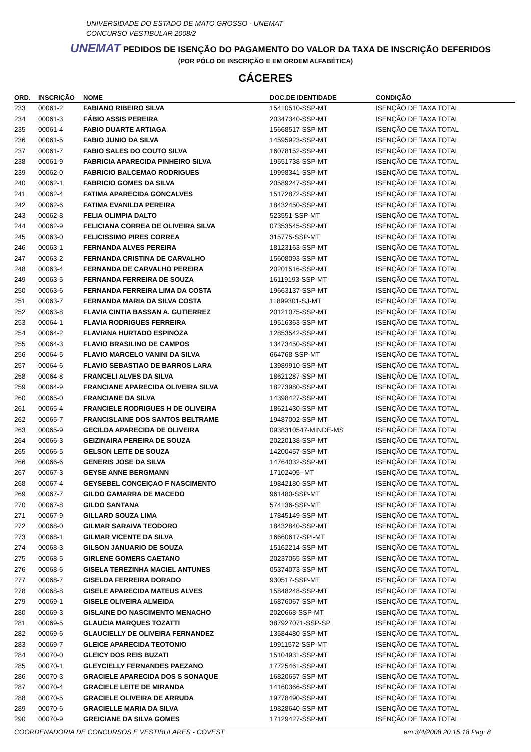UNIVERSIDADE DO ESTADO DE MATO GROSSO - UNEMAT
CONCURSO VESTIBULAR 2008/2
UNEMAT PEDIDOS DE ISENÇÃO DO PAGAMENTO DO VALOR DA TAXA DE INSCRIÇÃO DEFERIDOS
(POR PÓLO DE INSCRIÇÃO E EM ORDEM ALFABÉTICA)
CÁCERES
| ORD. | INSCRIÇÃO | NOME | DOC.DE IDENTIDADE | CONDIÇÃO |
| --- | --- | --- | --- | --- |
| 233 | 00061-2 | FABIANO RIBEIRO SILVA | 15410510-SSP-MT | ISENÇÃO DE TAXA TOTAL |
| 234 | 00061-3 | FÁBIO ASSIS PEREIRA | 20347340-SSP-MT | ISENÇÃO DE TAXA TOTAL |
| 235 | 00061-4 | FABIO DUARTE ARTIAGA | 15668517-SSP-MT | ISENÇÃO DE TAXA TOTAL |
| 236 | 00061-5 | FABIO JUNIO DA SILVA | 14595923-SSP-MT | ISENÇÃO DE TAXA TOTAL |
| 237 | 00061-7 | FABIO SALES DO COUTO SILVA | 16078152-SSP-MT | ISENÇÃO DE TAXA TOTAL |
| 238 | 00061-9 | FABRICIA APARECIDA PINHEIRO SILVA | 19551738-SSP-MT | ISENÇÃO DE TAXA TOTAL |
| 239 | 00062-0 | FABRICIO BALCEMAO RODRIGUES | 19998341-SSP-MT | ISENÇÃO DE TAXA TOTAL |
| 240 | 00062-1 | FABRICIO GOMES DA SILVA | 20589247-SSP-MT | ISENÇÃO DE TAXA TOTAL |
| 241 | 00062-4 | FATIMA APARECIDA GONCALVES | 15172872-SSP-MT | ISENÇÃO DE TAXA TOTAL |
| 242 | 00062-6 | FATIMA EVANILDA PEREIRA | 18432450-SSP-MT | ISENÇÃO DE TAXA TOTAL |
| 243 | 00062-8 | FELIA OLIMPIA DALTO | 523551-SSP-MT | ISENÇÃO DE TAXA TOTAL |
| 244 | 00062-9 | FELICIANA CORREA DE OLIVEIRA SILVA | 07353545-SSP-MT | ISENÇÃO DE TAXA TOTAL |
| 245 | 00063-0 | FELICISSIMO PIRES CORREA | 315775-SSP-MT | ISENÇÃO DE TAXA TOTAL |
| 246 | 00063-1 | FERNANDA ALVES PEREIRA | 18123163-SSP-MT | ISENÇÃO DE TAXA TOTAL |
| 247 | 00063-2 | FERNANDA CRISTINA DE CARVALHO | 15608093-SSP-MT | ISENÇÃO DE TAXA TOTAL |
| 248 | 00063-4 | FERNANDA DE CARVALHO PEREIRA | 20201516-SSP-MT | ISENÇÃO DE TAXA TOTAL |
| 249 | 00063-5 | FERNANDA FERREIRA DE SOUZA | 16119193-SSP-MT | ISENÇÃO DE TAXA TOTAL |
| 250 | 00063-6 | FERNANDA FERREIRA LIMA DA COSTA | 19663137-SSP-MT | ISENÇÃO DE TAXA TOTAL |
| 251 | 00063-7 | FERNANDA MARIA DA SILVA COSTA | 11899301-SJ-MT | ISENÇÃO DE TAXA TOTAL |
| 252 | 00063-8 | FLAVIA CINTIA BASSAN A. GUTIERREZ | 20121075-SSP-MT | ISENÇÃO DE TAXA TOTAL |
| 253 | 00064-1 | FLAVIA RODRIGUES FERREIRA | 19516363-SSP-MT | ISENÇÃO DE TAXA TOTAL |
| 254 | 00064-2 | FLAVIANA HURTADO ESPINOZA | 12853542-SSP-MT | ISENÇÃO DE TAXA TOTAL |
| 255 | 00064-3 | FLAVIO BRASILINO DE CAMPOS | 13473450-SSP-MT | ISENÇÃO DE TAXA TOTAL |
| 256 | 00064-5 | FLAVIO MARCELO VANINI DA SILVA | 664768-SSP-MT | ISENÇÃO DE TAXA TOTAL |
| 257 | 00064-6 | FLAVIO SEBASTIAO DE BARROS LARA | 13989910-SSP-MT | ISENÇÃO DE TAXA TOTAL |
| 258 | 00064-8 | FRANCELI ALVES DA SILVA | 18621287-SSP-MT | ISENÇÃO DE TAXA TOTAL |
| 259 | 00064-9 | FRANCIANE APARECIDA OLIVEIRA SILVA | 18273980-SSP-MT | ISENÇÃO DE TAXA TOTAL |
| 260 | 00065-0 | FRANCIANE DA SILVA | 14398427-SSP-MT | ISENÇÃO DE TAXA TOTAL |
| 261 | 00065-4 | FRANCIELE RODRIGUES H DE OLIVEIRA | 18621430-SSP-MT | ISENÇÃO DE TAXA TOTAL |
| 262 | 00065-7 | FRANCISLAINE DOS SANTOS BELTRAME | 19487002-SSP-MT | ISENÇÃO DE TAXA TOTAL |
| 263 | 00065-9 | GECILDA APARECIDA DE OLIVEIRA | 0938310547-MINDE-MS | ISENÇÃO DE TAXA TOTAL |
| 264 | 00066-3 | GEIZINAIRA PEREIRA DE SOUZA | 20220138-SSP-MT | ISENÇÃO DE TAXA TOTAL |
| 265 | 00066-5 | GELSON LEITE DE SOUZA | 14200457-SSP-MT | ISENÇÃO DE TAXA TOTAL |
| 266 | 00066-6 | GENERIS JOSE DA SILVA | 14764032-SSP-MT | ISENÇÃO DE TAXA TOTAL |
| 267 | 00067-3 | GEYSE ANNE BERGMANN | 17102405--MT | ISENÇÃO DE TAXA TOTAL |
| 268 | 00067-4 | GEYSEBEL CONCEIÇAO F NASCIMENTO | 19842180-SSP-MT | ISENÇÃO DE TAXA TOTAL |
| 269 | 00067-7 | GILDO GAMARRA DE MACEDO | 961480-SSP-MT | ISENÇÃO DE TAXA TOTAL |
| 270 | 00067-8 | GILDO SANTANA | 574136-SSP-MT | ISENÇÃO DE TAXA TOTAL |
| 271 | 00067-9 | GILLARD SOUZA LIMA | 17845149-SSP-MT | ISENÇÃO DE TAXA TOTAL |
| 272 | 00068-0 | GILMAR SARAIVA TEODORO | 18432840-SSP-MT | ISENÇÃO DE TAXA TOTAL |
| 273 | 00068-1 | GILMAR VICENTE DA SILVA | 16660617-SPI-MT | ISENÇÃO DE TAXA TOTAL |
| 274 | 00068-3 | GILSON JANUARIO DE SOUZA | 15162214-SSP-MT | ISENÇÃO DE TAXA TOTAL |
| 275 | 00068-5 | GIRLENE GOMERS CAETANO | 20237065-SSP-MT | ISENÇÃO DE TAXA TOTAL |
| 276 | 00068-6 | GISELA TEREZINHA MACIEL ANTUNES | 05374073-SSP-MT | ISENÇÃO DE TAXA TOTAL |
| 277 | 00068-7 | GISELDA FERREIRA DORADO | 930517-SSP-MT | ISENÇÃO DE TAXA TOTAL |
| 278 | 00068-8 | GISELE APARECIDA MATEUS ALVES | 15848248-SSP-MT | ISENÇÃO DE TAXA TOTAL |
| 279 | 00069-1 | GISELE OLIVEIRA ALMEIDA | 16876067-SSP-MT | ISENÇÃO DE TAXA TOTAL |
| 280 | 00069-3 | GISLAINE DO NASCIMENTO MENACHO | 2020668-SSP-MT | ISENÇÃO DE TAXA TOTAL |
| 281 | 00069-5 | GLAUCIA MARQUES TOZATTI | 387927071-SSP-SP | ISENÇÃO DE TAXA TOTAL |
| 282 | 00069-6 | GLAUCIELLY DE OLIVEIRA FERNANDEZ | 13584480-SSP-MT | ISENÇÃO DE TAXA TOTAL |
| 283 | 00069-7 | GLEICE APARECIDA TEOTONIO | 19911572-SSP-MT | ISENÇÃO DE TAXA TOTAL |
| 284 | 00070-0 | GLEICY DOS REIS BUZATI | 15104931-SSP-MT | ISENÇÃO DE TAXA TOTAL |
| 285 | 00070-1 | GLEYCIELLY FERNANDES PAEZANO | 17725461-SSP-MT | ISENÇÃO DE TAXA TOTAL |
| 286 | 00070-3 | GRACIELE APARECIDA DOS S SONAQUE | 16820657-SSP-MT | ISENÇÃO DE TAXA TOTAL |
| 287 | 00070-4 | GRACIELE LEITE DE MIRANDA | 14160366-SSP-MT | ISENÇÃO DE TAXA TOTAL |
| 288 | 00070-5 | GRACIELE OLIVEIRA DE ARRUDA | 19778490-SSP-MT | ISENÇÃO DE TAXA TOTAL |
| 289 | 00070-6 | GRACIELLE MARIA DA SILVA | 19828640-SSP-MT | ISENÇÃO DE TAXA TOTAL |
| 290 | 00070-9 | GREICIANE DA SILVA GOMES | 17129427-SSP-MT | ISENÇÃO DE TAXA TOTAL |
COORDENADORIA DE CONCURSOS E VESTIBULARES - COVEST em 3/4/2008 20:15:18 Pag: 8